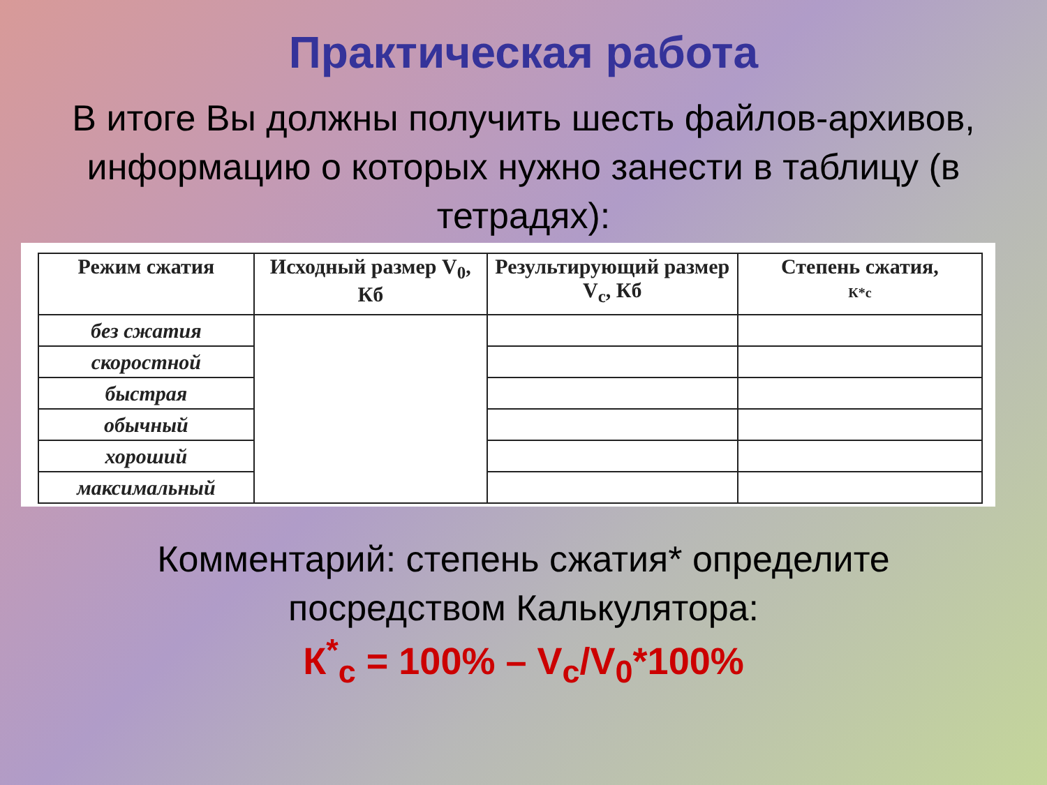Практическая работа
В итоге Вы должны получить шесть файлов-архивов, информацию о которых нужно занести в таблицу (в тетрадях):
| Режим сжатия | Исходный размер V<sub>0</sub>, Кб | Результирующий размер V<sub>c</sub>, Кб | Степень сжатия, К*с |
| --- | --- | --- | --- |
| без сжатия | | | |
| скоростной | | | |
| быстрая | | | |
| обычный | | | |
| хороший | | | |
| максимальный | | | |
Комментарий: степень сжатия* определите
посредством Калькулятора:
К<sup>*</sup><sub>с</sub> = 100% – V<sub>c</sub>/V<sub>0</sub>*100%